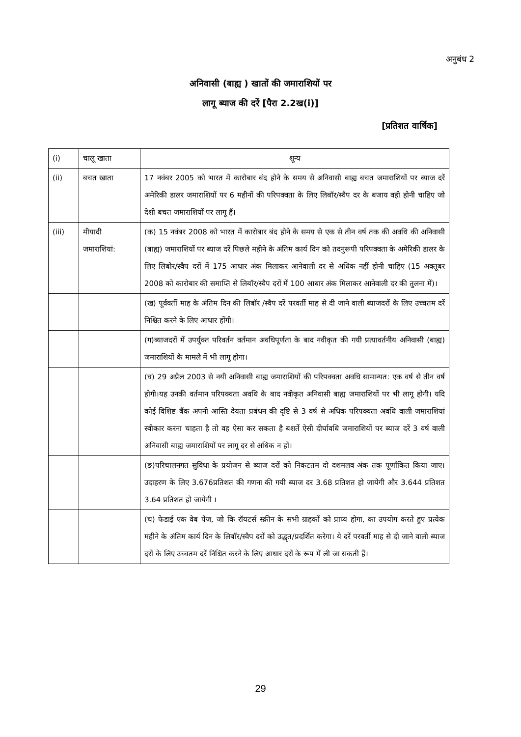अनुबंध 2
अनिवासी (बाह्य ) खातों की जमाराशियों पर
लागू ब्याज की दरें [पैरा 2.2ख(i)]
[प्रतिशत वार्षिक]
| (i) | चालू खाता | शून्य |
| (ii) | बचत खाता | 17 नवंबर 2005 को भारत में कारोबार बंद होने के समय से अनिवासी बाह्य बचत जमाराशियों पर ब्याज दरें अमेरिकी डालर जमाराशियों पर 6 महीनों की परिपक्वता के लिए लिबॉर/स्वैप दर के बजाय वही होनी चाहिए जो देशी बचत जमाराशियों पर लागू हैं। |
| (iii) | मीयादी जमाराशियां: | (क) 15 नवंबर 2008 को भारत में कारोबार बंद होने के समय से एक से तीन वर्ष तक की अवधि की अनिवासी (बाह्य) जमाराशियों पर ब्याज दरें पिछले महीने के अंतिम कार्य दिन को तदनुरूपी परिपक्वता के अमेरिकी डालर के लिए लिबोर/स्वैप दरों में 175 आधार अंक मिलाकर आनेवाली दर से अधिक नहीं होनी चाहिए (15 अक्तूबर 2008 को कारोबार की समाप्ति से लिबॉर/स्वैप दरों में 100 आधार अंक मिलाकर आनेवाली दर की तुलना में)। |
| | | (ख) पूर्ववर्ती माह के अंतिम दिन की लिबॉर /स्वैप दरें परवर्ती माह से दी जाने वाली ब्याजदरों के लिए उच्चतम दरें निश्चित करने के लिए आधार होंगी। |
| | | (ग)ब्याजदरों में उपर्युक्त परिवर्तन वर्तमान अवधिपूर्णता के बाद नवीकृत की गयी प्रत्यावर्तनीय अनिवासी (बाह्य) जमाराशियों के मामले में भी लागू होगा। |
| | | (घ) 29 अप्रैल 2003 से नयी अनिवासी बाह्य जमाराशियों की परिपक्वता अवधि सामान्यत: एक वर्ष से तीन वर्ष होगी।यह उनकी वर्तमान परिपक्वता अवधि के बाद नवीकृत अनिवासी बाह्य जमाराशियों पर भी लागू होगी। यदि कोई विशिष्ट बैंक अपनी आस्ति देयता प्रबंधन की दृष्टि से 3 वर्ष से अधिक परिपक्वता अवधि वाली जमाराशियां स्वीकार करना चाहता है तो वह ऐसा कर सकता है बशर्ते ऐसी दीर्घावधि जमाराशियों पर ब्याज दरें 3 वर्ष वाली अनिवासी बाह्य जमाराशियों पर लागू दर से अधिक न हों। |
| | | (ङ)परिचालनगत सुविधा के प्रयोजन से ब्याज दरों को निकटतम दो दशमलव अंक तक पूर्णांकित किया जाए। उदाहरण के लिए 3.676प्रतिशत की गणना की गयी ब्याज दर 3.68 प्रतिशत हो जायेगी और 3.644 प्रतिशत 3.64 प्रतिशत हो जायेगी । |
| | | (च) फेडाई एक वेब पेज, जो कि रॉयटर्स स्क्रीन के सभी ग्राहकों को प्राप्य होगा, का उपयोग करते हुए प्रत्येक महीने के अंतिम कार्य दिन के लिबॉर/स्वैप दरों को उद्धृत/प्रदर्शित करेगा। ये दरें परवर्ती माह से दी जाने वाली ब्याज दरों के लिए उच्चतम दरें निश्चित करने के लिए आधार दरों के रूप में ली जा सकती हैं। |
29